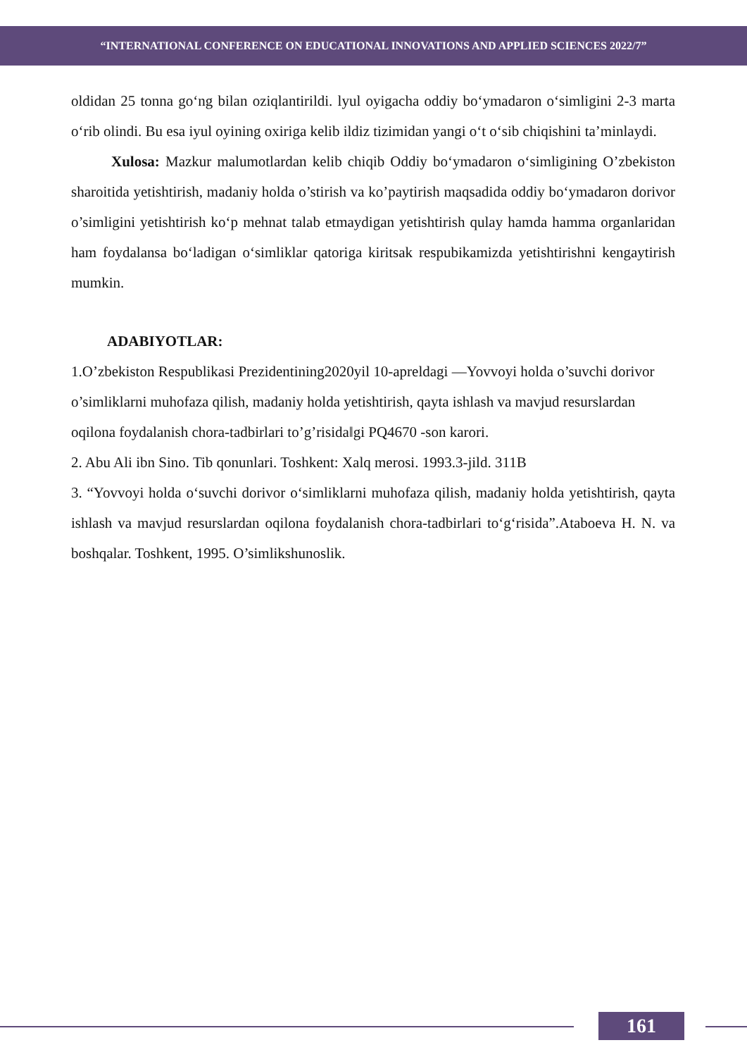“INTERNATIONAL CONFERENCE ON EDUCATIONAL INNOVATIONS AND APPLIED SCIENCES 2022/7”
oldidan 25 tonna go‘ng bilan oziqlantirildi. lyul oyigacha oddiy bo‘ymadaron o‘simligini 2-3 marta o‘rib olindi. Bu esa iyul oyining oxiriga kelib ildiz tizimidan yangi o‘t o‘sib chiqishini ta’minlaydi.
Xulosa: Mazkur malumotlardan kelib chiqib Oddiy bo‘ymadaron o‘simligining O’zbekiston sharoitida yetishtirish, madaniy holda o’stirish va ko’paytirish maqsadida oddiy bo‘ymadaron dorivor o’simligini yetishtirish ko‘p mehnat talab etmaydigan yetishtirish qulay hamda hamma organlaridan ham foydalansa bo‘ladigan o‘simliklar qatoriga kiritsak respubikamizda yetishtirishni kengaytirish mumkin.
ADABIYOTLAR:
1.O’zbekiston Respublikasi Prezidentining2020yil 10-apreldagi ―Yovvoyi holda o’suvchi dorivor o’simliklarni muhofaza qilish, madaniy holda yetishtirish, qayta ishlash va mavjud resurslardan oqilona foydalanish chora-tadbirlari to’g’risida‖gi PQ4670 -son karori.
2. Abu Ali ibn Sino. Tib qonunlari. Toshkent: Xalq merosi. 1993.3-jild. 311B
3. “Yovvoyi holda o‘suvchi dorivor o‘simliklarni muhofaza qilish, madaniy holda yetishtirish, qayta ishlash va mavjud resurslardan oqilona foydalanish chora-tadbirlari to‘g‘risida”.Ataboeva H. N. va boshqalar. Toshkent, 1995. O’simlikshunoslik.
161